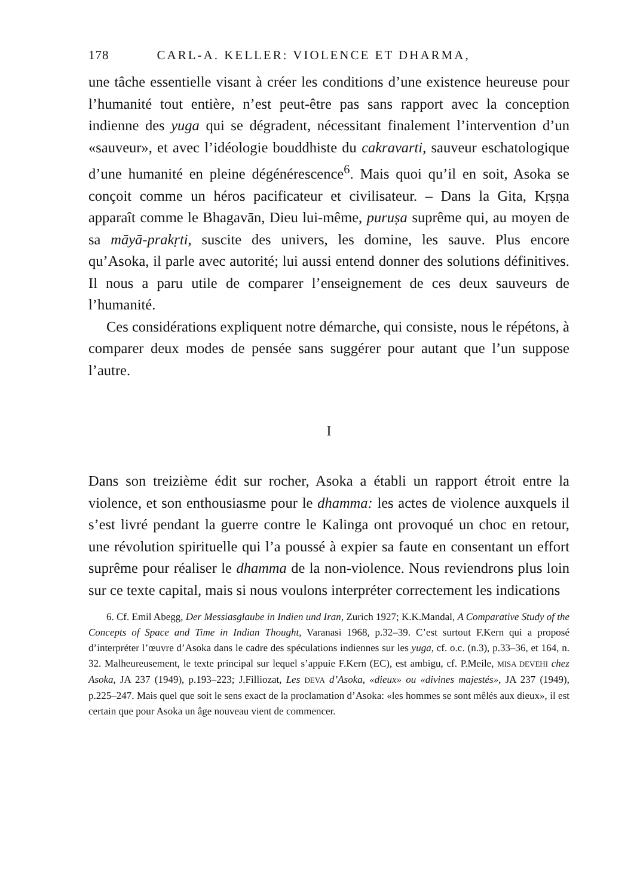178 CARL-A. KELLER: VIOLENCE ET DHARMA,
une tâche essentielle visant à créer les conditions d’une existence heureuse pour l’humanité tout entière, n’est peut-être pas sans rapport avec la conception indienne des yuga qui se dégradent, nécessitant finalement l’intervention d’un «sauveur», et avec l’idéologie bouddhiste du cakravarti, sauveur eschatologique d’une humanité en pleine dégénérescence<sup>6</sup>. Mais quoi qu’il en soit, Asoka se conçoit comme un héros pacificateur et civilisateur. – Dans la Gita, Kṛṣṇa apparaît comme le Bhagavān, Dieu lui-même, puruṣa suprême qui, au moyen de sa māyā-prakṛti, suscite des univers, les domine, les sauve. Plus encore qu’Asoka, il parle avec autorité; lui aussi entend donner des solutions définitives. Il nous a paru utile de comparer l’enseignement de ces deux sauveurs de l’humanité.
Ces considérations expliquent notre démarche, qui consiste, nous le répétons, à comparer deux modes de pensée sans suggérer pour autant que l’un suppose l’autre.
I
Dans son treizième édit sur rocher, Asoka a établi un rapport étroit entre la violence, et son enthousiasme pour le dhamma: les actes de violence auxquels il s’est livré pendant la guerre contre le Kalinga ont provoqué un choc en retour, une révolution spirituelle qui l’a poussé à expier sa faute en consentant un effort suprême pour réaliser le dhamma de la non-violence. Nous reviendrons plus loin sur ce texte capital, mais si nous voulons interpréter correctement les indications
6. Cf. Emil Abegg, Der Messiasglaube in Indien und Iran, Zurich 1927; K.K.Mandal, A Comparative Study of the Concepts of Space and Time in Indian Thought, Varanasi 1968, p.32–39. C’est surtout F.Kern qui a proposé d’interpréter l’œuvre d’Asoka dans le cadre des spéculations indiennes sur les yuga, cf. o.c. (n.3), p.33–36, et 164, n. 32. Malheureusement, le texte principal sur lequel s’appuie F.Kern (EC), est ambigu, cf. P.Meile, MISA DEVEHI chez Asoka, JA 237 (1949), p.193–223; J.Filliozat, Les DEVA d’Asoka, «dieux» ou «divines majestés», JA 237 (1949), p.225–247. Mais quel que soit le sens exact de la proclamation d’Asoka: «les hommes se sont mêlés aux dieux», il est certain que pour Asoka un âge nouveau vient de commencer.